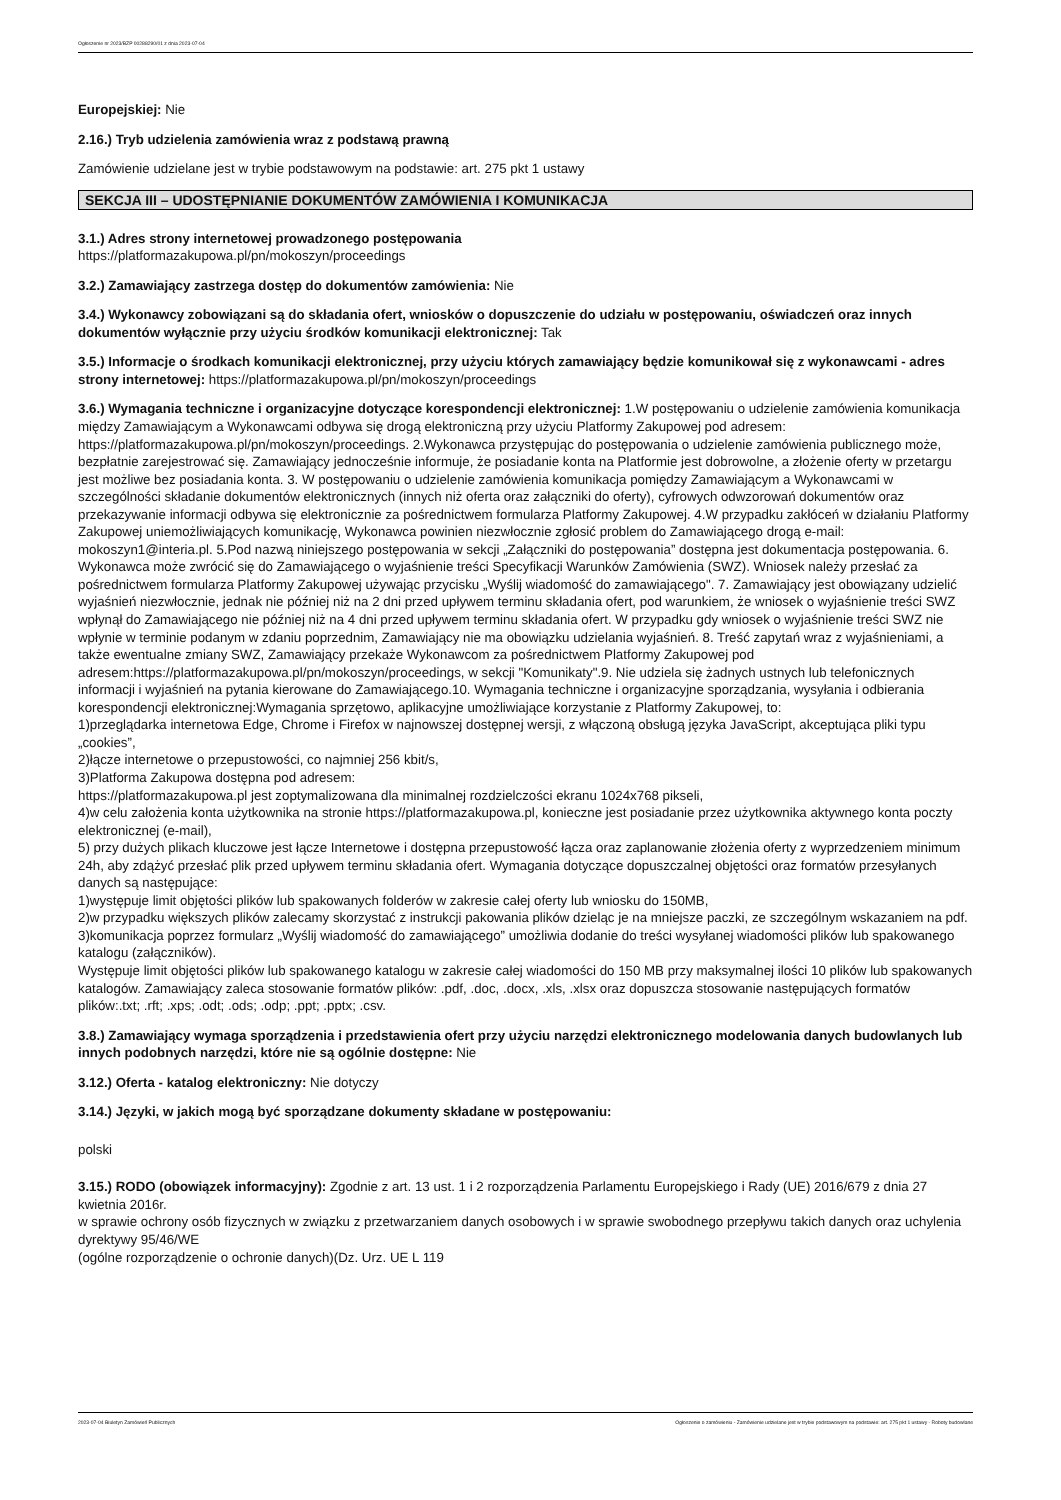Ogłoszenie nr 2023/BZP 00288290/01 z dnia 2023-07-04
Europejskiej: Nie
2.16.) Tryb udzielenia zamówienia wraz z podstawą prawną
Zamówienie udzielane jest w trybie podstawowym na podstawie: art. 275 pkt 1 ustawy
SEKCJA III – UDOSTĘPNIANIE DOKUMENTÓW ZAMÓWIENIA I KOMUNIKACJA
3.1.) Adres strony internetowej prowadzonego postępowania
https://platformazakupowa.pl/pn/mokoszyn/proceedings
3.2.) Zamawiający zastrzega dostęp do dokumentów zamówienia: Nie
3.4.) Wykonawcy zobowiązani są do składania ofert, wniosków o dopuszczenie do udziału w postępowaniu, oświadczeń oraz innych dokumentów wyłącznie przy użyciu środków komunikacji elektronicznej: Tak
3.5.) Informacje o środkach komunikacji elektronicznej, przy użyciu których zamawiający będzie komunikował się z wykonawcami - adres strony internetowej: https://platformazakupowa.pl/pn/mokoszyn/proceedings
3.6.) Wymagania techniczne i organizacyjne dotyczące korespondencji elektronicznej: 1.W postępowaniu o udzielenie zamówienia komunikacja między Zamawiającym a Wykonawcami odbywa się drogą elektroniczną przy użyciu Platformy Zakupowej pod adresem: https://platformazakupowa.pl/pn/mokoszyn/proceedings. 2.Wykonawca przystępując do postępowania o udzielenie zamówienia publicznego może, bezpłatnie zarejestrować się. Zamawiający jednocześnie informuje, że posiadanie konta na Platformie jest dobrowolne, a złożenie oferty w przetargu jest możliwe bez posiadania konta. 3. W postępowaniu o udzielenie zamówienia komunikacja pomiędzy Zamawiającym a Wykonawcami w szczególności składanie dokumentów elektronicznych (innych niż oferta oraz załączniki do oferty), cyfrowych odwzorowań dokumentów oraz przekazywanie informacji odbywa się elektronicznie za pośrednictwem formularza Platformy Zakupowej. 4.W przypadku zakłóceń w działaniu Platformy Zakupowej uniemożliwiających komunikację, Wykonawca powinien niezwłocznie zgłosić problem do Zamawiającego drogą e-mail: mokoszyn1@interia.pl. 5.Pod nazwą niniejszego postępowania w sekcji „Załączniki do postępowania” dostępna jest dokumentacja postępowania. 6. Wykonawca może zwrócić się do Zamawiającego o wyjaśnienie treści Specyfikacji Warunków Zamówienia (SWZ). Wniosek należy przesłać za pośrednictwem formularza Platformy Zakupowej używając przycisku „Wyślij wiadomość do zamawiającego". 7. Zamawiający jest obowiązany udzielić wyjaśnień niezwłocznie, jednak nie później niż na 2 dni przed upływem terminu składania ofert, pod warunkiem, że wniosek o wyjaśnienie treści SWZ wpłynął do Zamawiającego nie później niż na 4 dni przed upływem terminu składania ofert. W przypadku gdy wniosek o wyjaśnienie treści SWZ nie wpłynie w terminie podanym w zdaniu poprzednim, Zamawiający nie ma obowiązku udzielania wyjaśnień. 8. Treść zapytań wraz z wyjaśnieniami, a także ewentualne zmiany SWZ, Zamawiający przekaże Wykonawcom za pośrednictwem Platformy Zakupowej pod adresem:https://platformazakupowa.pl/pn/mokoszyn/proceedings, w sekcji "Komunikaty".9. Nie udziela się żadnych ustnych lub telefonicznych informacji i wyjaśnień na pytania kierowane do Zamawiającego.10. Wymagania techniczne i organizacyjne sporządzania, wysyłania i odbierania korespondencji elektronicznej:Wymagania sprzętowo, aplikacyjne umożliwiające korzystanie z Platformy Zakupowej, to:
1)przeglądarka internetowa Edge, Chrome i Firefox w najnowszej dostępnej wersji, z włączoną obsługą języka JavaScript, akceptująca pliki typu „cookies”,
2)łącze internetowe o przepustowości, co najmniej 256 kbit/s,
3)Platforma Zakupowa dostępna pod adresem:
https://platformazakupowa.pl jest zoptymalizowana dla minimalnej rozdzielczości ekranu 1024x768 pikseli,
4)w celu założenia konta użytkownika na stronie https://platformazakupowa.pl, konieczne jest posiadanie przez użytkownika aktywnego konta poczty elektronicznej (e-mail),
5) przy dużych plikach kluczowe jest łącze Internetowe i dostępna przepustowość łącza oraz zaplanowanie złożenia oferty z wyprzedzeniem minimum 24h, aby zdążyć przesłać plik przed upływem terminu składania ofert. Wymagania dotyczące dopuszczalnej objętości oraz formatów przesyłanych danych są następujące:
1)występuje limit objętości plików lub spakowanych folderów w zakresie całej oferty lub wniosku do 150MB,
2)w przypadku większych plików zalecamy skorzystać z instrukcji pakowania plików dzieląc je na mniejsze paczki, ze szczególnym wskazaniem na pdf.
3)komunikacja poprzez formularz „Wyślij wiadomość do zamawiającego” umożliwia dodanie do treści wysyłanej wiadomości plików lub spakowanego katalogu (załączników).
Występuje limit objętości plików lub spakowanego katalogu w zakresie całej wiadomości do 150 MB przy maksymalnej ilości 10 plików lub spakowanych katalogów. Zamawiający zaleca stosowanie formatów plików: .pdf, .doc, .docx, .xls, .xlsx oraz dopuszcza stosowanie następujących formatów plików:.txt; .rft; .xps; .odt; .ods; .odp; .ppt; .pptx; .csv.
3.8.) Zamawiający wymaga sporządzenia i przedstawienia ofert przy użyciu narzędzi elektronicznego modelowania danych budowlanych lub innych podobnych narzędzi, które nie są ogólnie dostępne: Nie
3.12.) Oferta - katalog elektroniczny: Nie dotyczy
3.14.) Języki, w jakich mogą być sporządzane dokumenty składane w postępowaniu:
polski
3.15.) RODO (obowiązek informacyjny): Zgodnie z art. 13 ust. 1 i 2 rozporządzenia Parlamentu Europejskiego i Rady (UE) 2016/679 z dnia 27 kwietnia 2016r.
w sprawie ochrony osób fizycznych w związku z przetwarzaniem danych osobowych i w sprawie swobodnego przepływu takich danych oraz uchylenia dyrektywy 95/46/WE
(ogólne rozporządzenie o ochronie danych)(Dz. Urz. UE L 119
2023-07-04 Biuletyn Zamówień Publicznych Ogłoszenie o zamówieniu - Zamówienie udzielane jest w trybie podstawowym na podstawie: art. 275 pkt 1 ustawy - Roboty budowlane